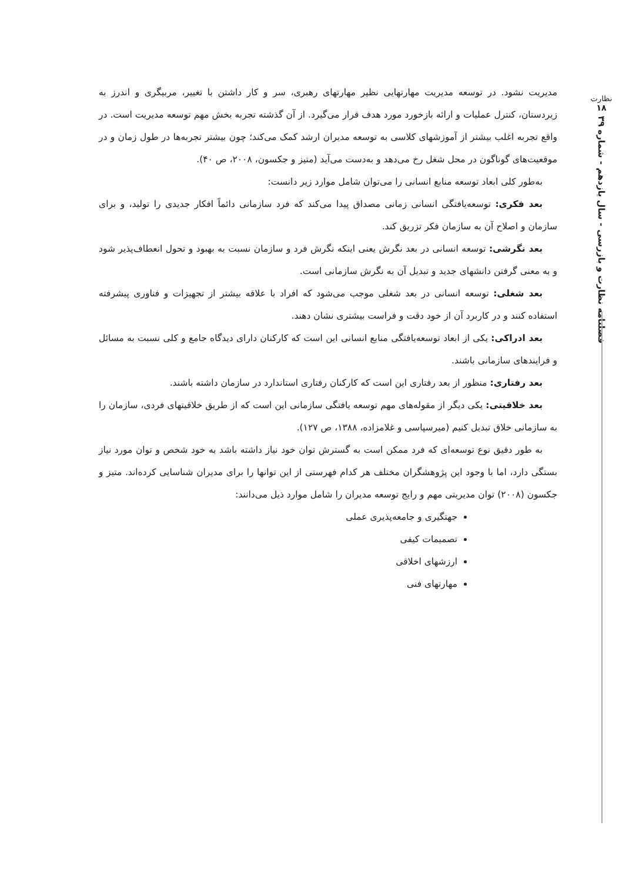نظارت
۱۸
فصلنامه نظارت و بازرسی - سال یازدهم - شماره ۳۹
مدیریت نشود. در توسعه مدیریت مهارتهایی نظیر مهارتهای رهبری، سر و کار داشتن با تغییر، مربیگری و اندرز به زیردستان، کنترل عملیات و ارائه بازخورد مورد هدف قرار می‌گیرد. از آن گذشته تجربه بخش مهم توسعه مدیریت است. در واقع تجربه اغلب بیشتر از آموزشهای کلاسی به توسعه مدیران ارشد کمک می‌کند؛ چون بیشتر تجربه‌ها در طول زمان و در موقعیت‌های گوناگون در محل شغل رخ می‌دهد و به‌دست می‌آید (متیز و جکسون، ۲۰۰۸، ص ۴۰).
به‌طور کلی ابعاد توسعه منابع انسانی را می‌توان شامل موارد زیر دانست:
بعد فکری: توسعه‌یافتگی انسانی زمانی مصداق پیدا می‌کند که فرد سازمانی دائماً افکار جدیدی را تولید، و برای سازمان و اصلاح آن به سازمان فکر تزریق کند.
بعد نگرشی: توسعه انسانی در بعد نگرش یعنی اینکه نگرش فرد و سازمان نسبت به بهبود و تحول انعطاف‌پذیر شود و به معنی گرفتن دانشهای جدید و تبدیل آن به نگرش سازمانی است.
بعد شغلی: توسعه انسانی در بعد شغلی موجب می‌شود که افراد با علاقه بیشتر از تجهیزات و فناوری پیشرفته استفاده کنند و در کاربرد آن از خود دقت و فراست بیشتری نشان دهند.
بعد ادراکی: یکی از ابعاد توسعه‌یافتگی منابع انسانی این است که کارکنان دارای دیدگاه جامع و کلی نسبت به مسائل و فرایندهای سازمانی باشند.
بعد رفتاری: منظور از بعد رفتاری این است که کارکنان رفتاری استاندارد در سازمان داشته باشند.
بعد خلاقیتی: یکی دیگر از مقوله‌های مهم توسعه یافتگی سازمانی این است که از طریق خلاقیتهای فردی، سازمان را به سازمانی خلاق تبدیل کنیم (میرسپاسی و غلامزاده، ۱۳۸۸، ص ۱۲۷).
به طور دقیق نوع توسعه‌ای که فرد ممکن است به گسترش توان خود نیاز داشته باشد به خود شخص و توان مورد نیاز بستگی دارد، اما با وجود این پژوهشگران مختلف هر کدام فهرستی از این توانها را برای مدیران شناسایی کرده‌اند. متیز و جکسون (۲۰۰۸) توان مدیریتی مهم و رایج توسعه مدیران را شامل موارد ذیل می‌دانند:
جهتگیری و جامعه‌پذیری عملی
تصمیمات کیفی
ارزشهای اخلاقی
مهارتهای فنی